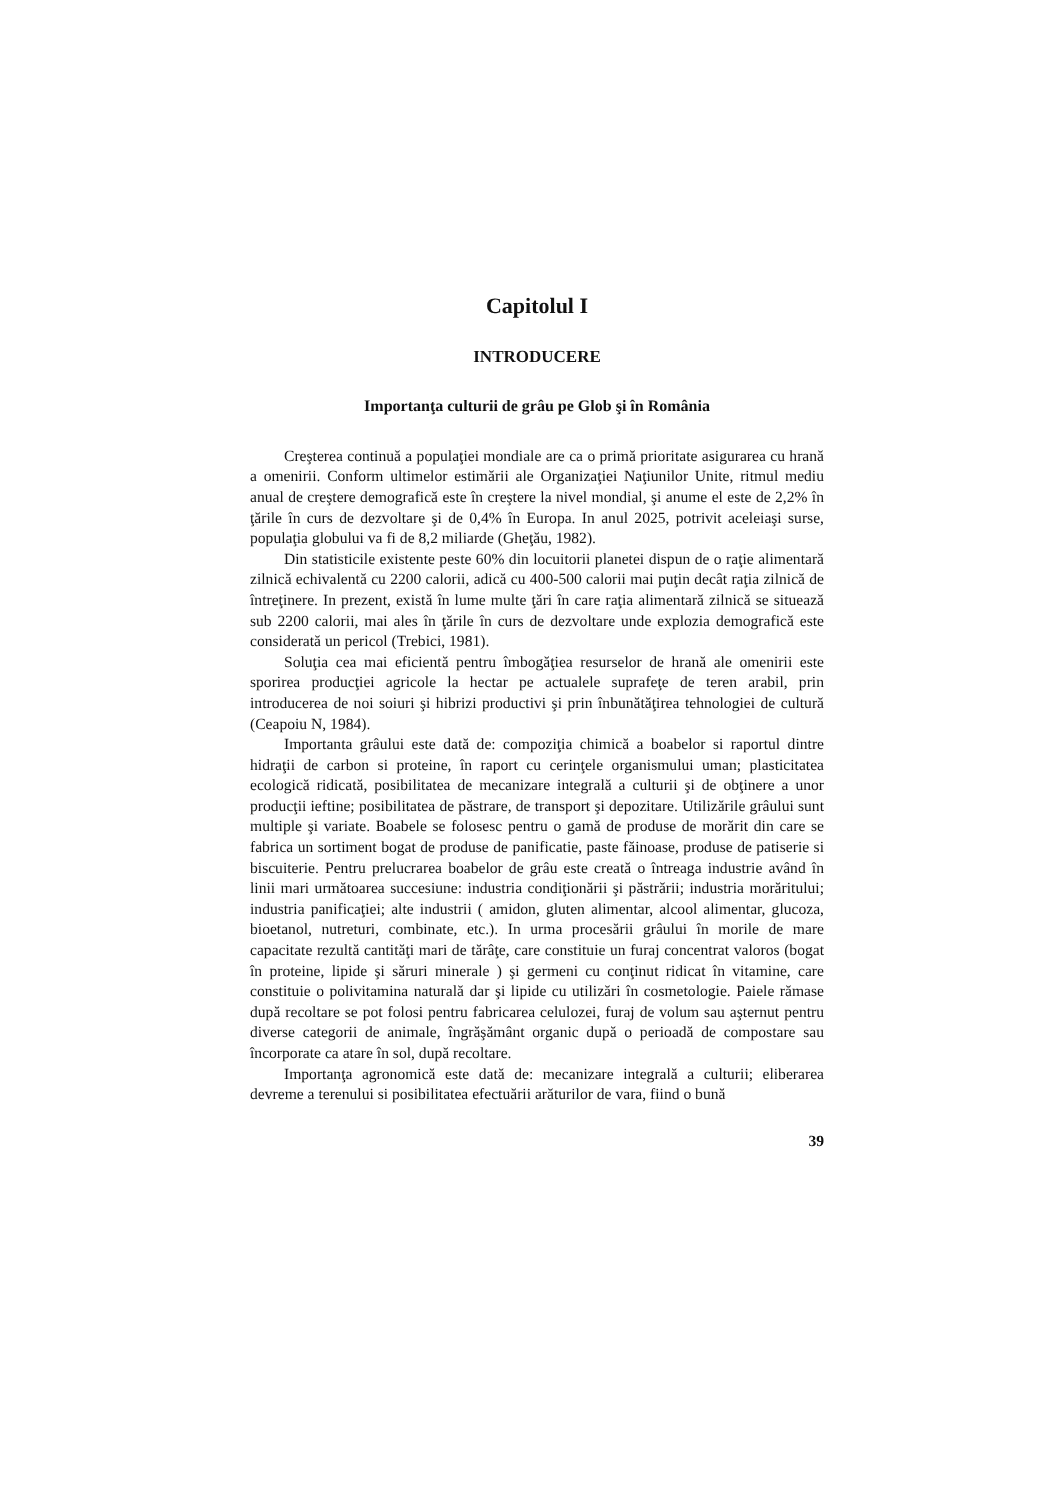Capitolul I
INTRODUCERE
Importanţa culturii de grâu pe Glob şi în România
Creşterea continuă a populaţiei mondiale are ca o primă prioritate asigurarea cu hrană a omenirii. Conform ultimelor estimării ale Organizaţiei Naţiunilor Unite, ritmul mediu anual de creştere demografică este în creştere la nivel mondial, şi anume el este de 2,2% în ţările în curs de dezvoltare şi de 0,4% în Europa. In anul 2025, potrivit aceleiaşi surse, populaţia globului va fi de 8,2 miliarde (Gheţău, 1982).
Din statisticile existente peste 60% din locuitorii planetei dispun de o raţie alimentară zilnică echivalentă cu 2200 calorii, adică cu 400-500 calorii mai puţin decât raţia zilnică de întreţinere. In prezent, există în lume multe ţări în care raţia alimentară zilnică se situează sub 2200 calorii, mai ales în ţările în curs de dezvoltare unde explozia demografică este considerată un pericol (Trebici, 1981).
Soluţia cea mai eficientă pentru îmbogăţiea resurselor de hrană ale omenirii este sporirea producţiei agricole la hectar pe actualele suprafeţe de teren arabil, prin introducerea de noi soiuri şi hibrizi productivi şi prin înbunătăţirea tehnologiei de cultură (Ceapoiu N, 1984).
Importanta grâului este dată de: compoziţia chimică a boabelor si raportul dintre hidraţii de carbon si proteine, în raport cu cerinţele organismului uman; plasticitatea ecologică ridicată, posibilitatea de mecanizare integrală a culturii şi de obţinere a unor producţii ieftine; posibilitatea de păstrare, de transport şi depozitare. Utilizările grâului sunt multiple şi variate. Boabele se folosesc pentru o gamă de produse de morărit din care se fabrica un sortiment bogat de produse de panificatie, paste făinoase, produse de patiserie si biscuiterie. Pentru prelucrarea boabelor de grâu este creată o întreaga industrie având în linii mari următoarea succesiune: industria condiţionării şi păstrării; industria morăritului; industria panificaţiei; alte industrii ( amidon, gluten alimentar, alcool alimentar, glucoza, bioetanol, nutreturi, combinate, etc.). In urma procesării grâului în morile de mare capacitate rezultă cantităţi mari de tărâţe, care constituie un furaj concentrat valoros (bogat în proteine, lipide şi săruri minerale ) şi germeni cu conţinut ridicat în vitamine, care constituie o polivitamina naturală dar şi lipide cu utilizări în cosmetologie. Paiele rămase după recoltare se pot folosi pentru fabricarea celulozei, furaj de volum sau aşternut pentru diverse categorii de animale, îngrăşământ organic după o perioadă de compostare sau încorporate ca atare în sol, după recoltare.
Importanţa agronomică este dată de: mecanizare integrală a culturii; eliberarea devreme a terenului si posibilitatea efectuării arăturilor de vara, fiind o bună
39